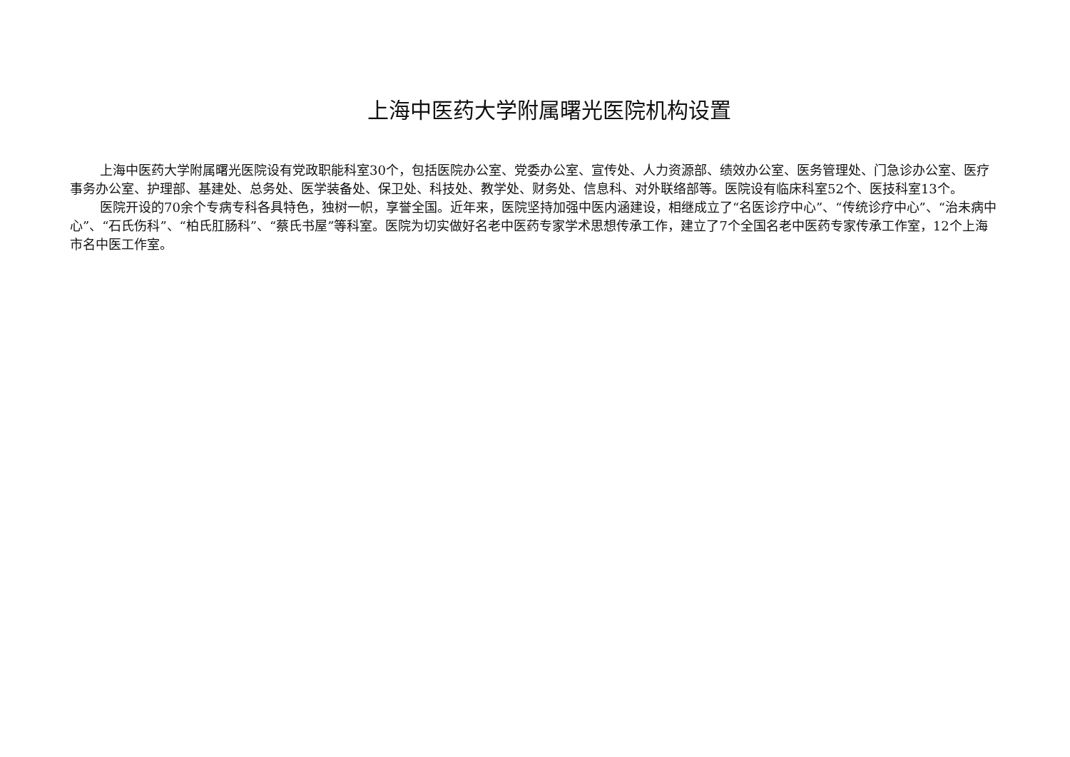上海中医药大学附属曙光医院机构设置
上海中医药大学附属曙光医院设有党政职能科室30个，包括医院办公室、党委办公室、宣传处、人力资源部、绩效办公室、医务管理处、门急诊办公室、医疗事务办公室、护理部、基建处、总务处、医学装备处、保卫处、科技处、教学处、财务处、信息科、对外联络部等。医院设有临床科室52个、医技科室13个。
医院开设的70余个专病专科各具特色，独树一帜，享誉全国。近年来，医院坚持加强中医内涵建设，相继成立了“名医诊疗中心”、“传统诊疗中心”、“治未病中心”、“石氏伤科”、“柏氏肛肠科”、“蔡氏书屋”等科室。医院为切实做好名老中医药专家学术思想传承工作，建立了7个全国名老中医药专家传承工作室，12个上海市名中医工作室。